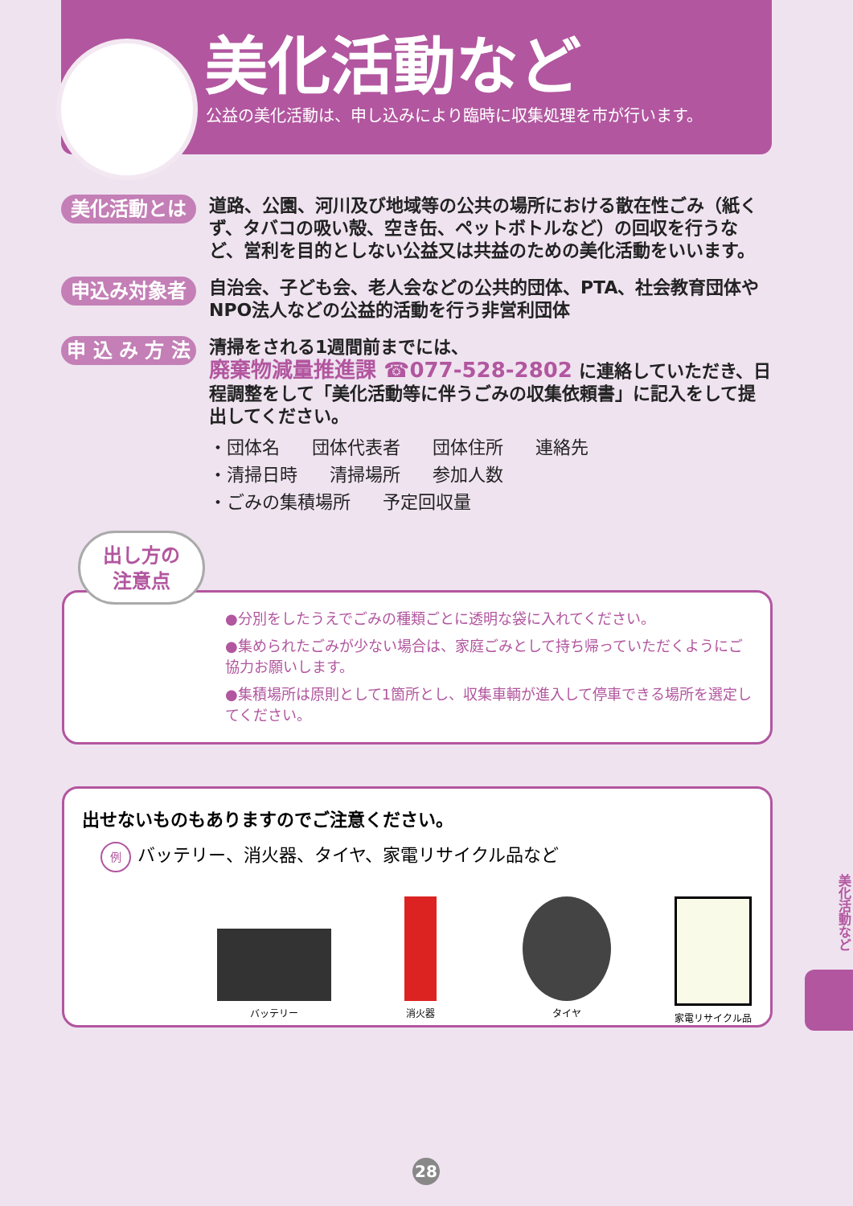美化活動など
公益の美化活動は、申し込みにより臨時に収集処理を市が行います。
美化活動とは
道路、公園、河川及び地域等の公共の場所における散在性ごみ（紙くず、タバコの吸い殻、空き缶、ペットボトルなど）の回収を行うなど、営利を目的としない公益又は共益のための美化活動をいいます。
申込み対象者
自治会、子ども会、老人会などの公共的団体、PTA、社会教育団体やNPO法人などの公益的活動を行う非営利団体
申 込 み 方 法
清掃をされる1週間前までには、
廃棄物減量推進課 ☎077-528-2802 に連絡していただき、日程調整をして「美化活動等に伴うごみの収集依頼書」に記入をして提出してください。
・団体名 団体代表者 団体住所 連絡先
・清掃日時 清掃場所 参加人数
・ごみの集積場所 予定回収量
●分別をしたうえでごみの種類ごとに透明な袋に入れてください。
●集められたごみが少ない場合は、家庭ごみとして持ち帰っていただくようにご協力お願いします。
●集積場所は原則として1箇所とし、収集車輌が進入して停車できる場所を選定してください。
出し方の
注意点
出せないものもありますのでご注意ください。
例バッテリー、消火器、タイヤ、家電リサイクル品など
バッテリー 消火器 タイヤ 家電リサイクル品
美化活動など
28